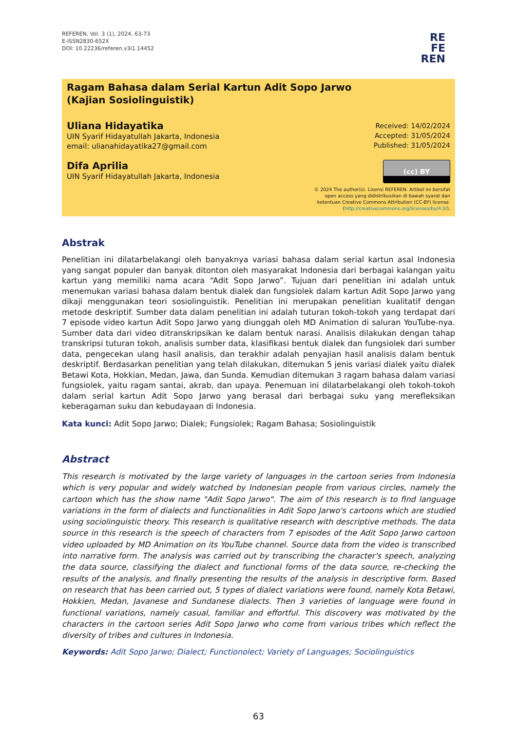REFEREN, Vol. 3 (1), 2024, 63-73
E-ISSN2830-652X
DOI: 10.22236/referen.v3i1.14452
RE
FE
REN
Ragam Bahasa dalam Serial Kartun Adit Sopo Jarwo
(Kajian Sosiolinguistik)
Uliana Hidayatika
UIN Syarif Hidayatullah Jakarta, Indonesia
email: ulianahidayatika27@gmail.com
Difa Aprilia
UIN Syarif Hidayatullah Jakarta, Indonesia
Received: 14/02/2024
Accepted: 31/05/2024
Published: 31/05/2024
(cc) BY
© 2024 The author(s). Lisensi REFEREN. Artikel ini bersifat
open access yang didistribusikan di bawah syarat dan
ketentuan Creative Commons Attribution (CC-BY) license.
(http://creativecommons.org/licenses/by/4.0/).
Abstrak
Penelitian ini dilatarbelakangi oleh banyaknya variasi bahasa dalam serial kartun asal Indonesia yang sangat populer dan banyak ditonton oleh masyarakat Indonesia dari berbagai kalangan yaitu kartun yang memiliki nama acara “Adit Sopo Jarwo”. Tujuan dari penelitian ini adalah untuk menemukan variasi bahasa dalam bentuk dialek dan fungsiolek dalam kartun Adit Sopo Jarwo yang dikaji menggunakan teori sosiolinguistik. Penelitian ini merupakan penelitian kualitatif dengan metode deskriptif. Sumber data dalam penelitian ini adalah tuturan tokoh-tokoh yang terdapat dari 7 episode video kartun Adit Sopo Jarwo yang diunggah oleh MD Animation di saluran YouTube-nya. Sumber data dari video ditranskripsikan ke dalam bentuk narasi. Analisis dilakukan dengan tahap transkripsi tuturan tokoh, analisis sumber data, klasifikasi bentuk dialek dan fungsiolek dari sumber data, pengecekan ulang hasil analisis, dan terakhir adalah penyajian hasil analisis dalam bentuk deskriptif. Berdasarkan penelitian yang telah dilakukan, ditemukan 5 jenis variasi dialek yaitu dialek Betawi Kota, Hokkian, Medan, Jawa, dan Sunda. Kemudian ditemukan 3 ragam bahasa dalam variasi fungsiolek, yaitu ragam santai, akrab, dan upaya. Penemuan ini dilatarbelakangi oleh tokoh-tokoh dalam serial kartun Adit Sopo Jarwo yang berasal dari berbagai suku yang merefleksikan keberagaman suku dan kebudayaan di Indonesia.
Kata kunci: Adit Sopo Jarwo; Dialek; Fungsiolek; Ragam Bahasa; Sosiolinguistik
Abstract
This research is motivated by the large variety of languages in the cartoon series from Indonesia which is very popular and widely watched by Indonesian people from various circles, namely the cartoon which has the show name "Adit Sopo Jarwo". The aim of this research is to find language variations in the form of dialects and functionalities in Adit Sopo Jarwo's cartoons which are studied using sociolinguistic theory. This research is qualitative research with descriptive methods. The data source in this research is the speech of characters from 7 episodes of the Adit Sopo Jarwo cartoon video uploaded by MD Animation on its YouTube channel. Source data from the video is transcribed into narrative form. The analysis was carried out by transcribing the character's speech, analyzing the data source, classifying the dialect and functional forms of the data source, re-checking the results of the analysis, and finally presenting the results of the analysis in descriptive form. Based on research that has been carried out, 5 types of dialect variations were found, namely Kota Betawi, Hokkien, Medan, Javanese and Sundanese dialects. Then 3 varieties of language were found in functional variations, namely casual, familiar and effortful. This discovery was motivated by the characters in the cartoon series Adit Sopo Jarwo who come from various tribes which reflect the diversity of tribes and cultures in Indonesia.
Keywords: Adit Sopo Jarwo; Dialect; Functionolect; Variety of Languages; Sociolinguistics
63